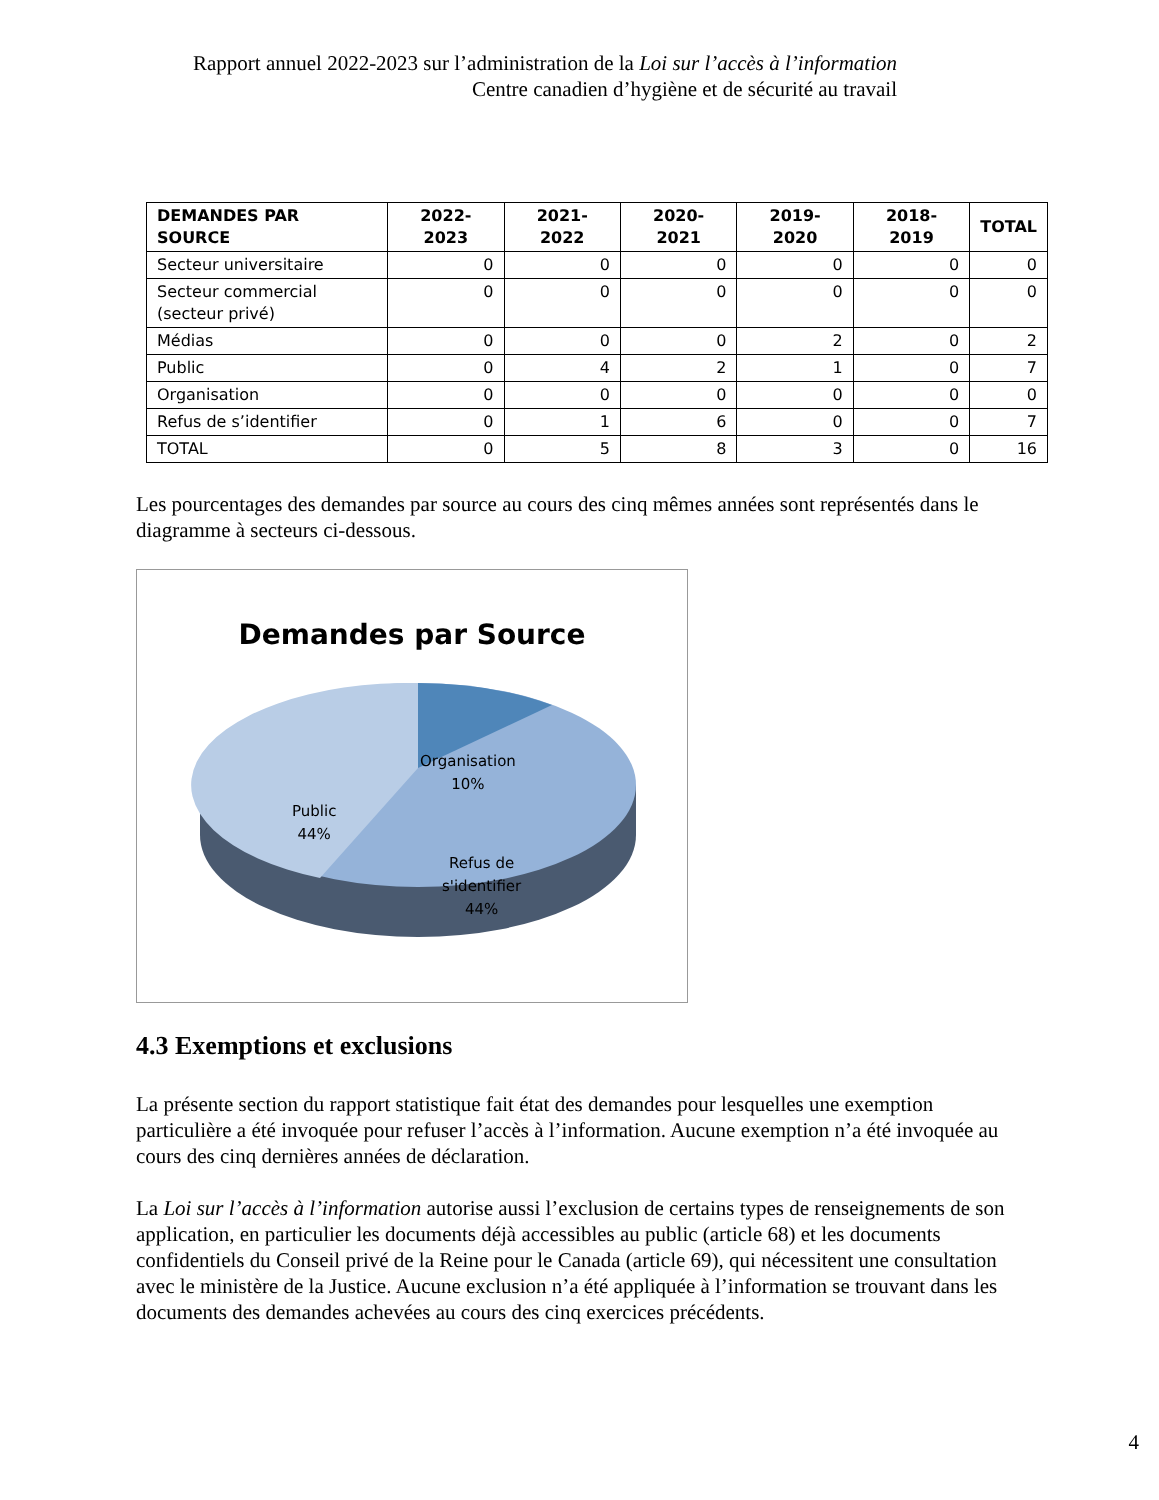Rapport annuel 2022-2023 sur l’administration de la Loi sur l’accès à l’information
Centre canadien d’hygiène et de sécurité au travail
| DEMANDES PAR SOURCE | 2022-2023 | 2021-2022 | 2020-2021 | 2019-2020 | 2018-2019 | TOTAL |
| --- | --- | --- | --- | --- | --- | --- |
| Secteur universitaire | 0 | 0 | 0 | 0 | 0 | 0 |
| Secteur commercial (secteur privé) | 0 | 0 | 0 | 0 | 0 | 0 |
| Médias | 0 | 0 | 0 | 2 | 0 | 2 |
| Public | 0 | 4 | 2 | 1 | 0 | 7 |
| Organisation | 0 | 0 | 0 | 0 | 0 | 0 |
| Refus de s’identifier | 0 | 1 | 6 | 0 | 0 | 7 |
| TOTAL | 0 | 5 | 8 | 3 | 0 | 16 |
Les pourcentages des demandes par source au cours des cinq mêmes années sont représentés dans le diagramme à secteurs ci-dessous.
Demandes par Source
Organisation
10%
Public
44%
Refus de
s'identifier
44%
4.3 Exemptions et exclusions
La présente section du rapport statistique fait état des demandes pour lesquelles une exemption particulière a été invoquée pour refuser l’accès à l’information. Aucune exemption n’a été invoquée au cours des cinq dernières années de déclaration.
La Loi sur l’accès à l’information autorise aussi l’exclusion de certains types de renseignements de son application, en particulier les documents déjà accessibles au public (article 68) et les documents confidentiels du Conseil privé de la Reine pour le Canada (article 69), qui nécessitent une consultation avec le ministère de la Justice. Aucune exclusion n’a été appliquée à l’information se trouvant dans les documents des demandes achevées au cours des cinq exercices précédents.
4